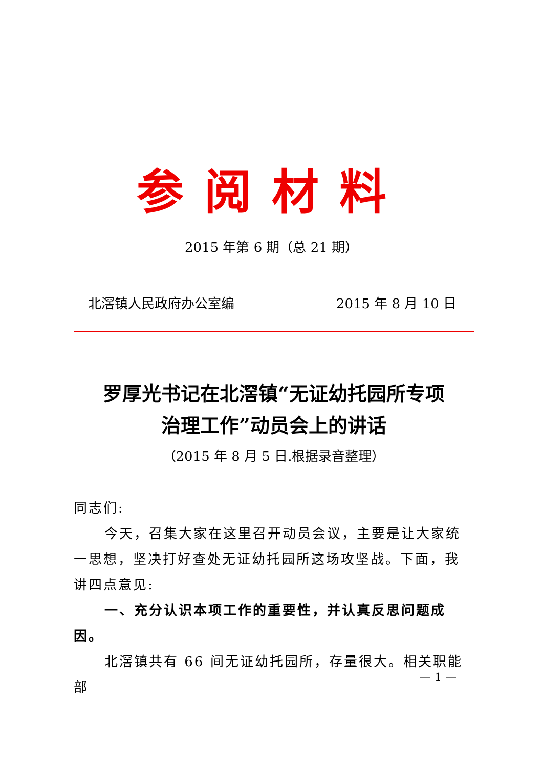参阅材料
2015 年第 6 期（总 21 期）
北滘镇人民政府办公室编 2015 年 8 月 10 日
罗厚光书记在北滘镇“无证幼托园所专项
治理工作”动员会上的讲话
（2015 年 8 月 5 日.根据录音整理）
同志们:
今天，召集大家在这里召开动员会议，主要是让大家统一思想，坚决打好查处无证幼托园所这场攻坚战。下面，我讲四点意见:
一、充分认识本项工作的重要性，并认真反思问题成因。
北滘镇共有 66 间无证幼托园所，存量很大。相关职能部
— 1 —